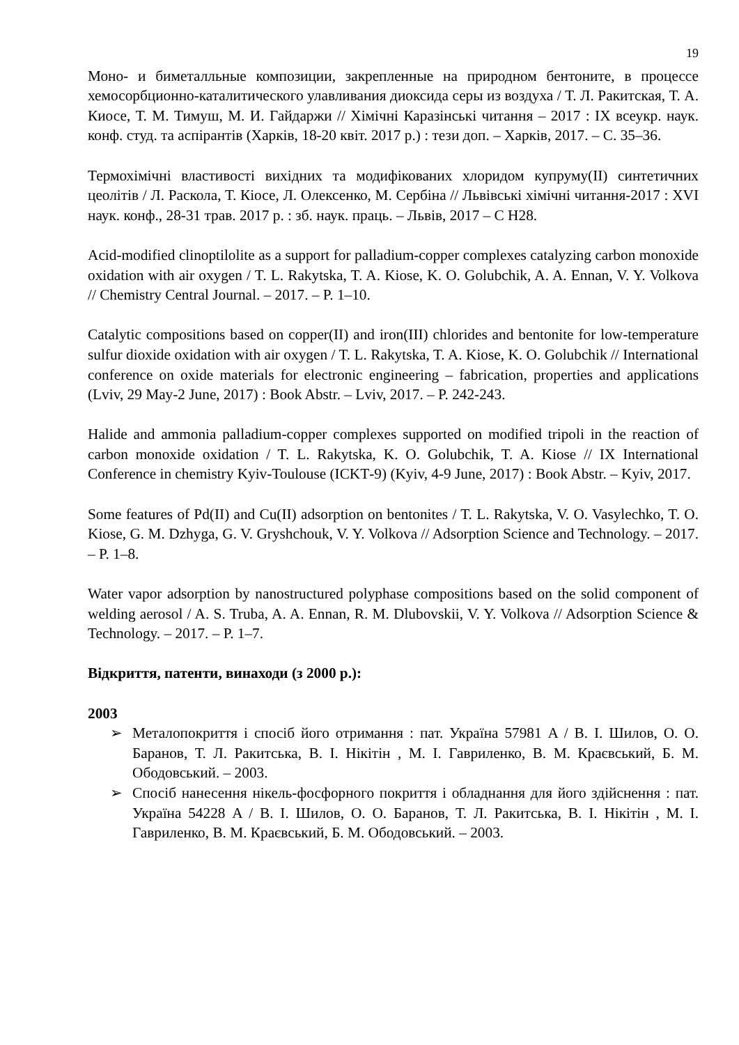19
Моно- и биметалльные композиции, закрепленные на природном бентоните, в процессе хемосорбционно-каталитического улавливания диоксида серы из воздуха / Т. Л. Ракитская, Т. А. Киосе, Т. М. Тимуш, М. И. Гайдаржи // Хімічні Каразінські читання – 2017 : IX всеукр. наук. конф. студ. та аспірантів (Харків, 18-20 квіт. 2017 р.) : тези доп. – Харків, 2017. – С. 35–36.
Термохімічні властивості вихідних та модифікованих хлоридом купруму(II) синтетичних цеолітів / Л. Раскола, Т. Кіосе, Л. Олексенко, М. Сербіна // Львівські хімічні читання-2017 : XVI наук. конф., 28-31 трав. 2017 р. : зб. наук. праць. – Львів, 2017 – С Н28.
Acid-modified clinoptilolite as a support for palladium-copper complexes catalyzing carbon monoxide oxidation with air oxygen / T. L. Rakytska, T. A. Kiose, K. O. Golubchik, A. A. Ennan, V. Y. Volkova // Chemistry Central Journal. – 2017. – P. 1–10.
Catalytic compositions based on copper(II) and iron(III) chlorides and bentonite for low-temperature sulfur dioxide oxidation with air oxygen / T. L. Rakytska, T. A. Kiose, K. O. Golubchik // International conference on oxide materials for electronic engineering – fabrication, properties and applications (Lviv, 29 May-2 June, 2017) : Book Abstr. – Lviv, 2017. – P. 242-243.
Halide and ammonia palladium-copper complexes supported on modified tripoli in the reaction of carbon monoxide oxidation / T. L. Rakytska, K. O. Golubchik, T. A. Kiose // IX International Conference in chemistry Kyiv-Toulouse (ICKT‑9) (Kyiv, 4-9 June, 2017) : Book Abstr. – Kyiv, 2017.
Some features of Pd(II) and Cu(II) adsorption on bentonites / T. L. Rakytska, V. O. Vasylechko, T. O. Kiose, G. M. Dzhyga, G. V. Gryshchouk, V. Y. Volkova // Adsorption Science and Technology. – 2017. – P. 1–8.
Water vapor adsorption by nanostructured polyphase compositions based on the solid component of welding aerosol / A. S. Truba, A. A. Ennan, R. M. Dlubovskii, V. Y. Volkova // Adsorption Science & Technology. – 2017. – P. 1–7.
Відкриття, патенти, винаходи (з 2000 р.):
2003
➢ Металопокриття і спосіб його отримання : пат. Україна 57981 A / В. І. Шилов, О. О. Баранов, Т. Л. Ракитська, В. І. Нікітін , М. І. Гавриленко, В. М. Краєвський, Б. М. Ободовський. – 2003.
➢ Спосіб нанесення нікель-фосфорного покриття і обладнання для його здійснення : пат. Україна 54228 A / В. І. Шилов, О. О. Баранов, Т. Л. Ракитська, В. І. Нікітін , М. І. Гавриленко, В. М. Краєвський, Б. М. Ободовський. – 2003.